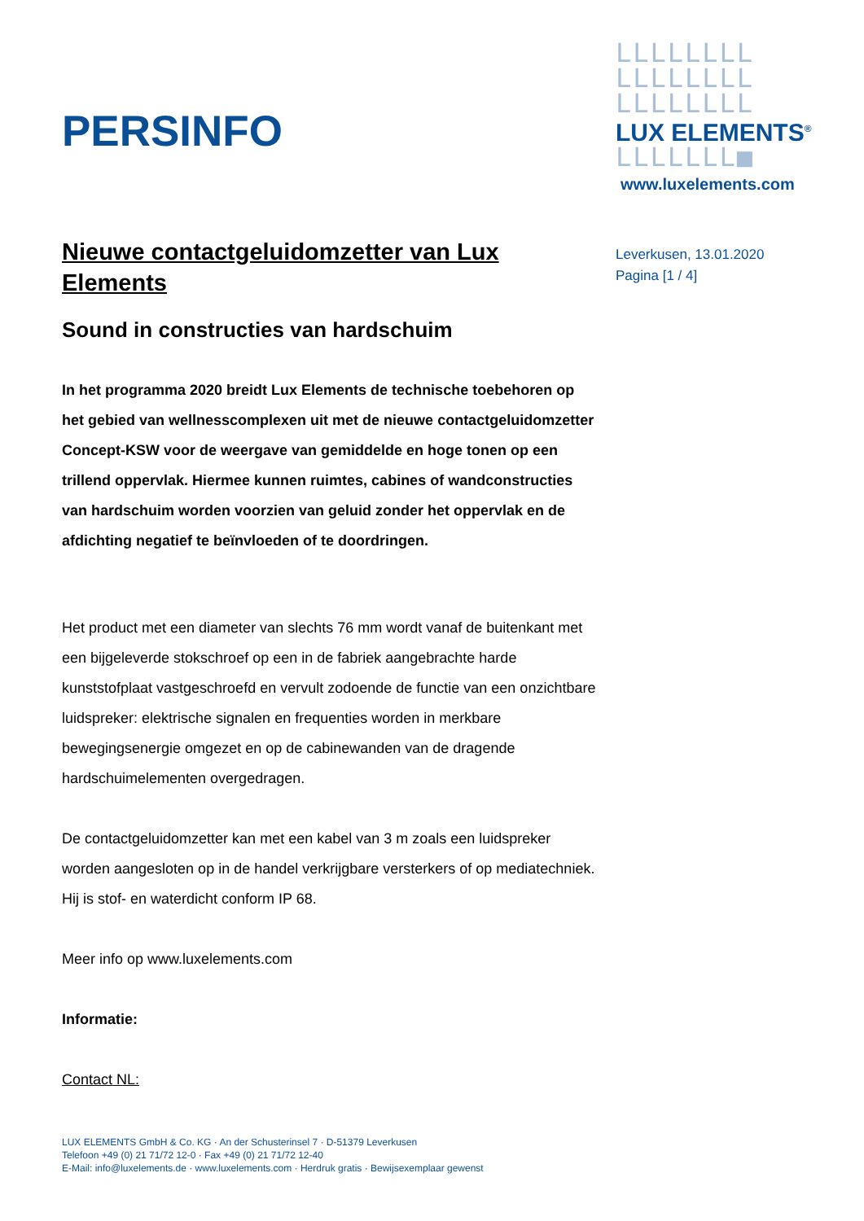PERSINFO
LLLLLLLL
LLLLLLLL
LLLLLLLL
LUX ELEMENTS<sup>®</sup>
LLLLLLL■
www.luxelements.com
Leverkusen, 13.01.2020
Pagina [1 / 4]
Nieuwe contactgeluidomzetter van Lux Elements
Sound in constructies van hardschuim
In het programma 2020 breidt Lux Elements de technische toebehoren op het gebied van wellnesscomplexen uit met de nieuwe contactgeluidomzetter Concept-KSW voor de weergave van gemiddelde en hoge tonen op een trillend oppervlak. Hiermee kunnen ruimtes, cabines of wandconstructies van hardschuim worden voorzien van geluid zonder het oppervlak en de afdichting negatief te beïnvloeden of te doordringen.
Het product met een diameter van slechts 76 mm wordt vanaf de buitenkant met een bijgeleverde stokschroef op een in de fabriek aangebrachte harde kunststofplaat vastgeschroefd en vervult zodoende de functie van een onzichtbare luidspreker: elektrische signalen en frequenties worden in merkbare bewegingsenergie omgezet en op de cabinewanden van de dragende hardschuimelementen overgedragen.
De contactgeluidomzetter kan met een kabel van 3 m zoals een luidspreker worden aangesloten op in de handel verkrijgbare versterkers of op mediatechniek. Hij is stof- en waterdicht conform IP 68.
Meer info op www.luxelements.com
Informatie:
Contact NL:
LUX ELEMENTS GmbH & Co. KG · An der Schusterinsel 7 · D-51379 Leverkusen
Telefoon +49 (0) 21 71/72 12-0 · Fax +49 (0) 21 71/72 12-40
E-Mail: info@luxelements.de · www.luxelements.com · Herdruk gratis · Bewijsexemplaar gewenst